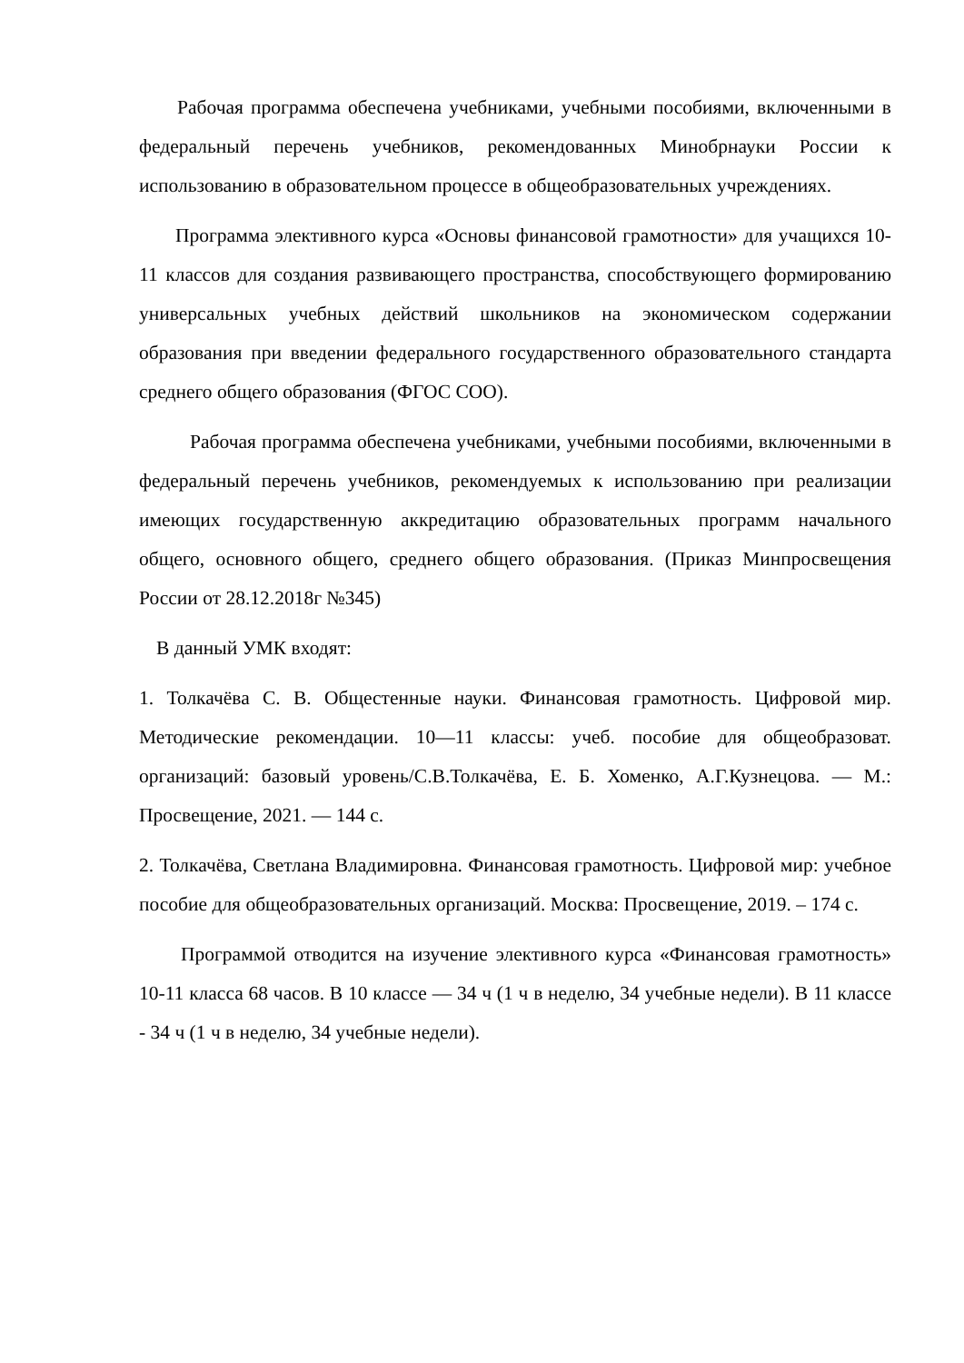Рабочая программа обеспечена учебниками, учебными пособиями, включенными в федеральный перечень учебников, рекомендованных Минобрнауки России к использованию в образовательном процессе в общеобразовательных учреждениях.
Программа элективного курса «Основы финансовой грамотности» для учащихся 10-11 классов для создания развивающего пространства, способствующего формированию универсальных учебных действий школьников на экономическом содержании образования при введении федерального государственного образовательного стандарта среднего общего образования (ФГОС СОО).
Рабочая программа обеспечена учебниками, учебными пособиями, включенными в федеральный перечень учебников, рекомендуемых к использованию при реализации имеющих государственную аккредитацию образовательных программ начального общего, основного общего, среднего общего образования. (Приказ Минпросвещения России от 28.12.2018г №345)
В данный УМК входят:
1. Толкачёва С. В. Общестенные науки. Финансовая грамотность. Цифровой мир. Методические рекомендации. 10—11 классы: учеб. пособие для общеобразоват. организаций: базовый уровень/С.В.Толкачёва, Е. Б. Хоменко, А.Г.Кузнецова. — М.: Просвещение, 2021. — 144 с.
2. Толкачёва, Светлана Владимировна. Финансовая грамотность. Цифровой мир: учебное пособие для общеобразовательных организаций. Москва: Просвещение, 2019. – 174 с.
Программой отводится на изучение элективного курса «Финансовая грамотность» 10-11 класса 68 часов. В 10 классе — 34 ч (1 ч в неделю, 34 учебные недели). В 11 классе - 34 ч (1 ч в неделю, 34 учебные недели).